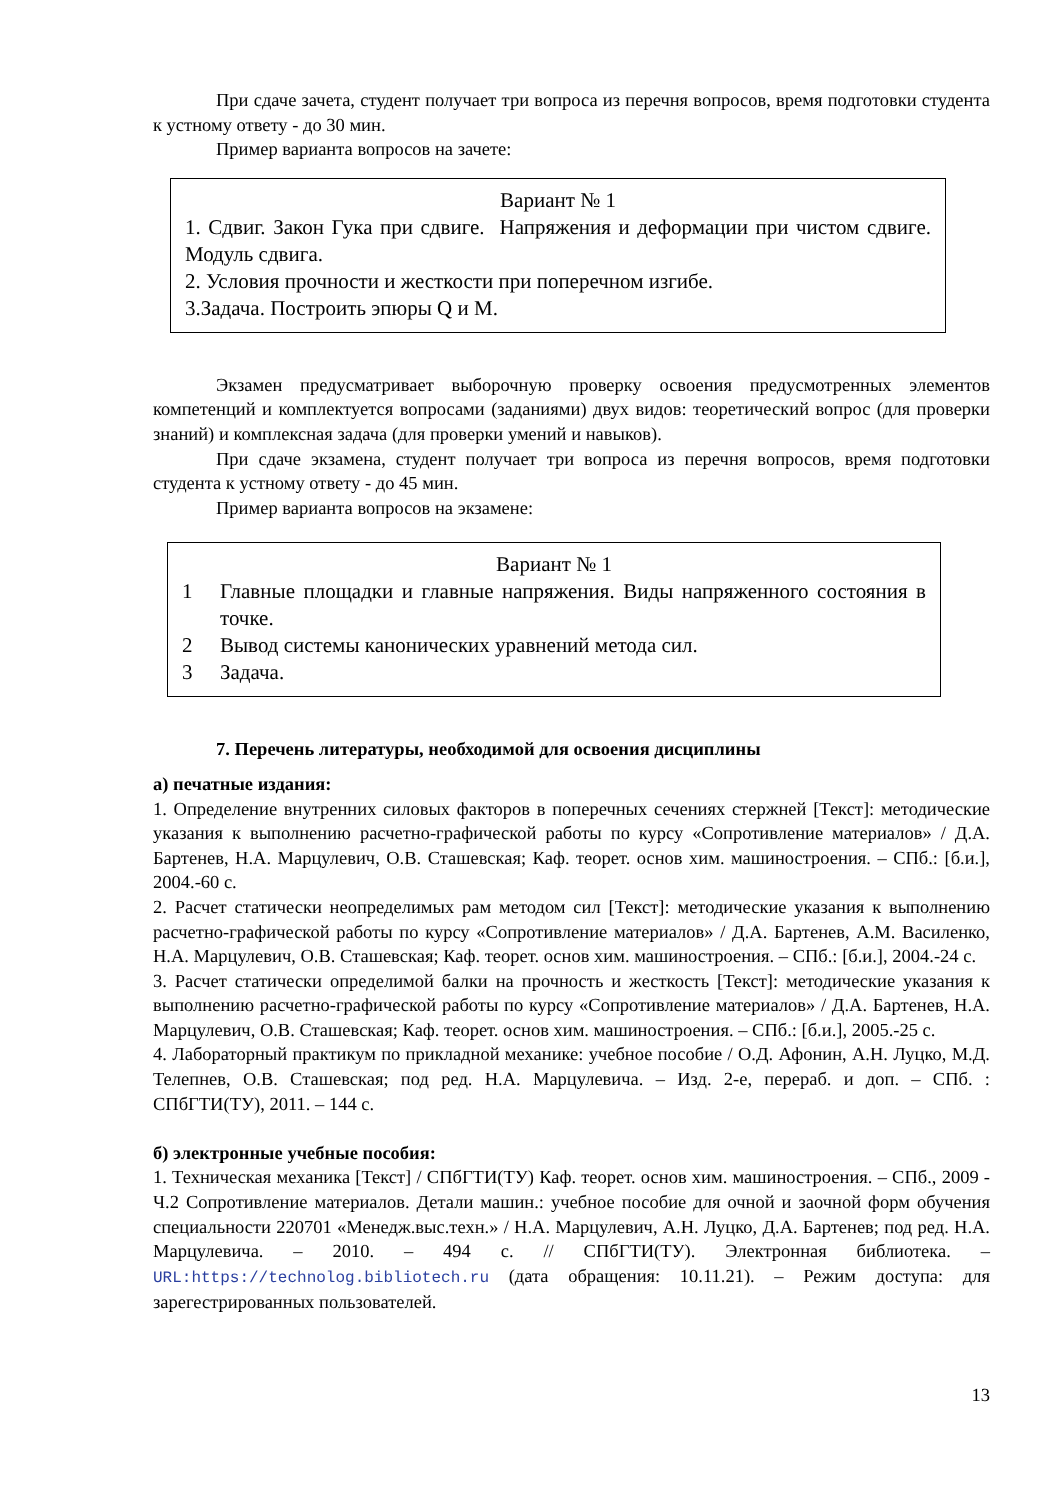При сдаче зачета, студент получает три вопроса из перечня вопросов, время подготовки студента к устному ответу - до 30 мин.
Пример варианта вопросов на зачете:
Вариант № 1
1. Сдвиг. Закон Гука при сдвиге. Напряжения и деформации при чистом сдвиге. Модуль сдвига.
2. Условия прочности и жесткости при поперечном изгибе.
3.Задача. Построить эпюры Q и M.
Экзамен предусматривает выборочную проверку освоения предусмотренных элементов компетенций и комплектуется вопросами (заданиями) двух видов: теоретический вопрос (для проверки знаний) и комплексная задача (для проверки умений и навыков).
При сдаче экзамена, студент получает три вопроса из перечня вопросов, время подготовки студента к устному ответу - до 45 мин.
Пример варианта вопросов на экзамене:
Вариант № 1
1 Главные площадки и главные напряжения. Виды напряженного состояния в точке.
2 Вывод системы канонических уравнений метода сил.
3 Задача.
7. Перечень литературы, необходимой для освоения дисциплины
а) печатные издания:
1. Определение внутренних силовых факторов в поперечных сечениях стержней [Текст]: методические указания к выполнению расчетно-графической работы по курсу «Сопротивление материалов» / Д.А. Бартенев, Н.А. Марцулевич, О.В. Сташевская; Каф. теорет. основ хим. машиностроения. – СПб.: [б.и.], 2004.-60 с.
2. Расчет статически неопределимых рам методом сил [Текст]: методические указания к выполнению расчетно-графической работы по курсу «Сопротивление материалов» / Д.А. Бартенев, А.М. Василенко, Н.А. Марцулевич, О.В. Сташевская; Каф. теорет. основ хим. машиностроения. – СПб.: [б.и.], 2004.-24 с.
3. Расчет статически определимой балки на прочность и жесткость [Текст]: методические указания к выполнению расчетно-графической работы по курсу «Сопротивление материалов» / Д.А. Бартенев, Н.А. Марцулевич, О.В. Сташевская; Каф. теорет. основ хим. машиностроения. – СПб.: [б.и.], 2005.-25 с.
4. Лабораторный практикум по прикладной механике: учебное пособие / О.Д. Афонин, А.Н. Луцко, М.Д. Телепнев, О.В. Сташевская; под ред. Н.А. Марцулевича. – Изд. 2-е, перераб. и доп. – СПб. : СПбГТИ(ТУ), 2011. – 144 с.
б) электронные учебные пособия:
1. Техническая механика [Текст] / СПбГТИ(ТУ) Каф. теорет. основ хим. машиностроения. – СПб., 2009 - Ч.2 Сопротивление материалов. Детали машин.: учебное пособие для очной и заочной форм обучения специальности 220701 «Менедж.выс.техн.» / Н.А. Марцулевич, А.Н. Луцко, Д.А. Бартенев; под ред. Н.А. Марцулевича. – 2010. – 494 с. // СПбГТИ(ТУ). Электронная библиотека. – URL:https://technolog.bibliotech.ru (дата обращения: 10.11.21). – Режим доступа: для зарегестрированных пользователей.
13